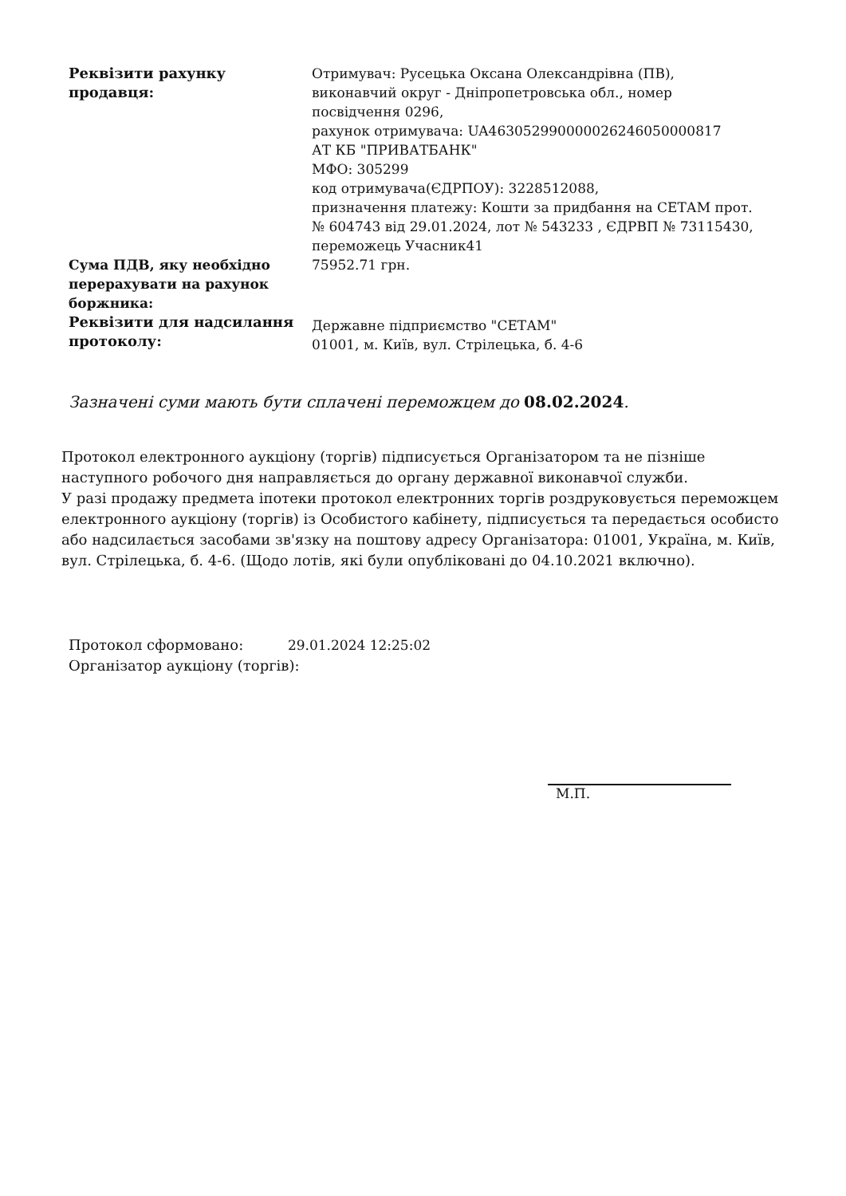| Реквізити рахунку продавця: | Отримувач: Русецька Оксана Олександрівна (ПВ), виконавчий округ - Дніпропетровська обл., номер посвідчення 0296, рахунок отримувача: UA463052990000026246050000817 АТ КБ "ПРИВАТБАНК" МФО: 305299 код отримувача(ЄДРПОУ): 3228512088, призначення платежу: Кошти за придбання на СЕТАМ прот. № 604743 від 29.01.2024, лот № 543233 , ЄДРВП № 73115430, переможець Учасник41 |
| Сума ПДВ, яку необхідно перерахувати на рахунок боржника: | 75952.71 грн. |
| Реквізити для надсилання протоколу: | Державне підприємство "СЕТАМ" 01001, м. Київ, вул. Стрілецька, б. 4-6 |
Зазначені суми мають бути сплачені переможцем до 08.02.2024.
Протокол електронного аукціону (торгів) підписується Організатором та не пізніше наступного робочого дня направляється до органу державної виконавчої служби.
У разі продажу предмета іпотеки протокол електронних торгів роздруковується переможцем електронного аукціону (торгів) із Особистого кабінету, підписується та передається особисто або надсилається засобами зв'язку на поштову адресу Організатора: 01001, Україна, м. Київ, вул. Стрілецька, б. 4-6. (Щодо лотів, які були опубліковані до 04.10.2021 включно).
Протокол сформовано: 29.01.2024 12:25:02
Організатор аукціону (торгів):
М.П.